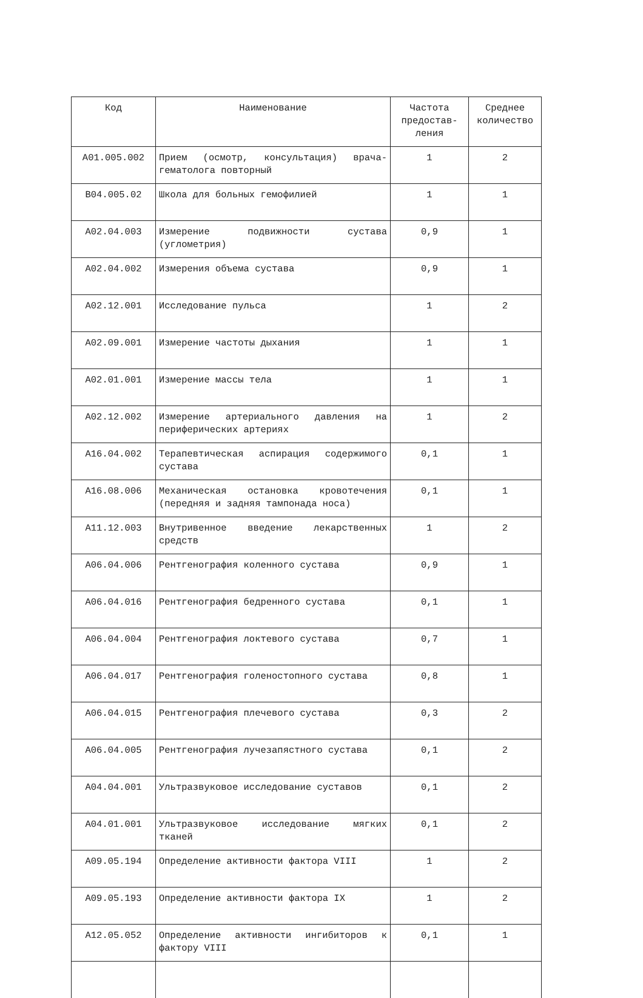| Код | Наименование | Частота предостав-ления | Среднее количество |
| --- | --- | --- | --- |
| A01.005.002 | Прием (осмотр, консультация) врача-гематолога повторный | 1 | 2 |
| B04.005.02 | Школа для больных гемофилией | 1 | 1 |
| A02.04.003 | Измерение подвижности сустава (углометрия) | 0,9 | 1 |
| A02.04.002 | Измерения объема сустава | 0,9 | 1 |
| A02.12.001 | Исследование пульса | 1 | 2 |
| A02.09.001 | Измерение частоты дыхания | 1 | 1 |
| A02.01.001 | Измерение массы тела | 1 | 1 |
| A02.12.002 | Измерение артериального давления на периферических артериях | 1 | 2 |
| A16.04.002 | Терапевтическая аспирация содержимого сустава | 0,1 | 1 |
| A16.08.006 | Механическая остановка кровотечения (передняя и задняя тампонада носа) | 0,1 | 1 |
| A11.12.003 | Внутривенное введение лекарственных средств | 1 | 2 |
| A06.04.006 | Рентгенография коленного сустава | 0,9 | 1 |
| A06.04.016 | Рентгенография бедренного сустава | 0,1 | 1 |
| A06.04.004 | Рентгенография локтевого сустава | 0,7 | 1 |
| A06.04.017 | Рентгенография голеностопного сустава | 0,8 | 1 |
| A06.04.015 | Рентгенография плечевого сустава | 0,3 | 2 |
| A06.04.005 | Рентгенография лучезапястного сустава | 0,1 | 2 |
| A04.04.001 | Ультразвуковое исследование суставов | 0,1 | 2 |
| A04.01.001 | Ультразвуковое исследование мягких тканей | 0,1 | 2 |
| A09.05.194 | Определение активности фактора VIII | 1 | 2 |
| A09.05.193 | Определение активности фактора IX | 1 | 2 |
| A12.05.052 | Определение активности ингибиторов к фактору VIII | 0,1 | 1 |